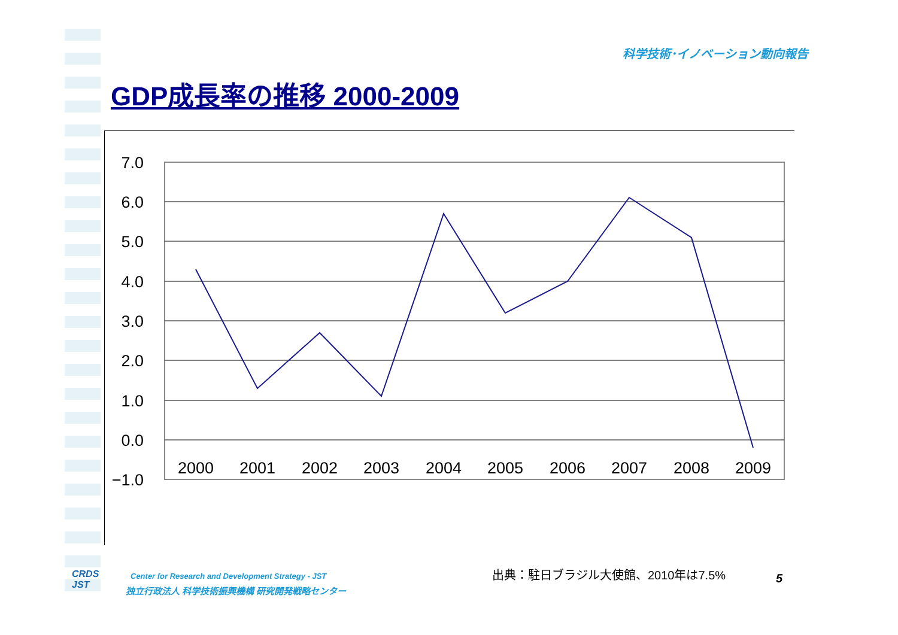科学技術･イノベーション動向報告
GDP成長率の推移 2000-2009
7.0
6.0
5.0
4.0
3.0
2.0
1.0
0.0
−1.0
2000
2001
2002
2003
2004
2005
2006
2007
2008
2009
CRDS
JST
Center for Research and Development Strategy - JST
独立行政法人 科学技術振興機構 研究開発戦略センター
出典：駐日ブラジル大使館、2010年は7.5%
5